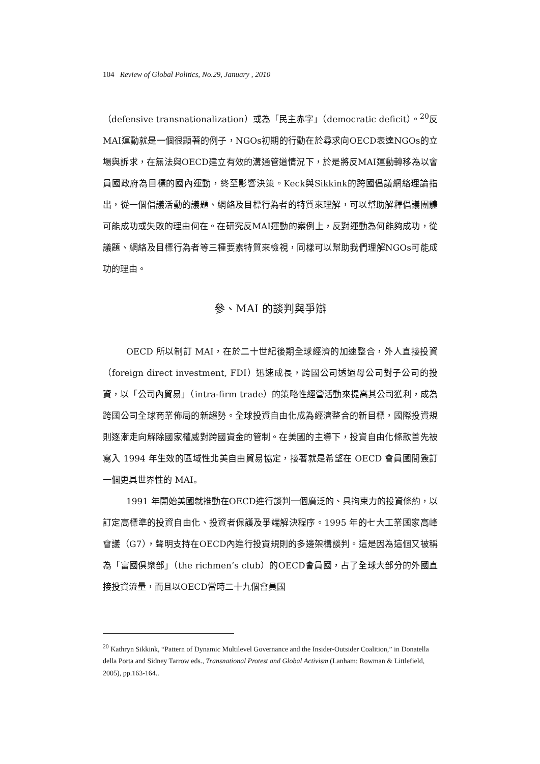104 Review of Global Politics, No.29, January , 2010
（defensive transnationalization）或為「民主赤字」（democratic deficit）。<sup>20</sup>反MAI運動就是一個很顯著的例子，NGOs初期的行動在於尋求向OECD表達NGOs的立場與訴求，在無法與OECD建立有效的溝通管道情況下，於是將反MAI運動轉移為以會員國政府為目標的國內運動，終至影響決策。Keck與Sikkink的跨國倡議網絡理論指出，從一個倡議活動的議題、網絡及目標行為者的特質來理解，可以幫助解釋倡議團體可能成功或失敗的理由何在。在研究反MAI運動的案例上，反對運動為何能夠成功，從議題、網絡及目標行為者等三種要素特質來檢視，同樣可以幫助我們理解NGOs可能成功的理由。
參、MAI 的談判與爭辯
OECD 所以制訂 MAI，在於二十世紀後期全球經濟的加速整合，外人直接投資（foreign direct investment, FDI）迅速成長，跨國公司透過母公司對子公司的投資，以「公司內貿易」（intra-firm trade）的策略性經營活動來提高其公司獲利，成為跨國公司全球商業佈局的新趨勢。全球投資自由化成為經濟整合的新目標，國際投資規則逐漸走向解除國家權威對跨國資金的管制。在美國的主導下，投資自由化條款首先被寫入 1994 年生效的區域性北美自由貿易協定，接著就是希望在 OECD 會員國間簽訂一個更具世界性的 MAI。
1991 年開始美國就推動在OECD進行談判一個廣泛的、具拘束力的投資條約，以訂定高標準的投資自由化、投資者保護及爭端解決程序。1995 年的七大工業國家高峰會議（G7），聲明支持在OECD內進行投資規則的多邊架構談判。這是因為這個又被稱為「富國俱樂部」（the richmen’s club）的OECD會員國，占了全球大部分的外國直接投資流量，而且以OECD當時二十九個會員國
<sup>20</sup> Kathryn Sikkink, “Pattern of Dynamic Multilevel Governance and the Insider-Outsider Coalition,” in Donatella della Porta and Sidney Tarrow eds., Transnational Protest and Global Activism (Lanham: Rowman & Littlefield, 2005), pp.163-164..